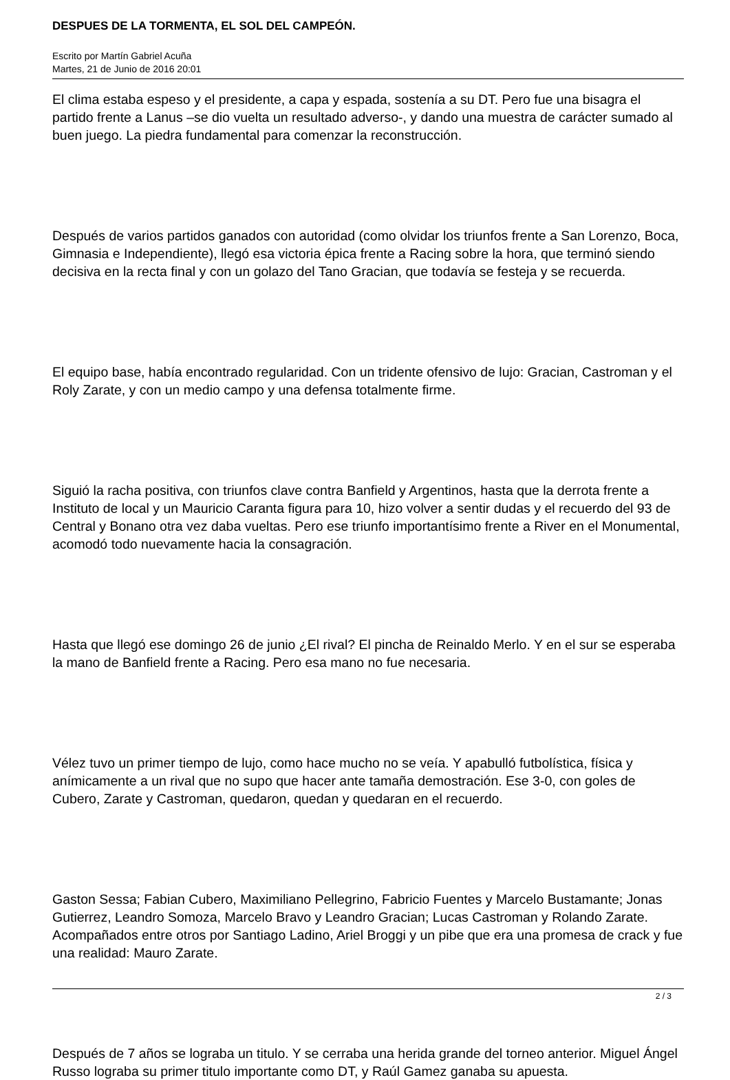DESPUES DE LA TORMENTA, EL SOL DEL CAMPEÓN.
Escrito por Martín Gabriel Acuña
Martes, 21 de Junio de 2016 20:01
El clima estaba espeso y el presidente, a capa y espada, sostenía a su DT. Pero fue una bisagra el partido frente a Lanus –se dio vuelta un resultado adverso-, y dando una muestra de carácter sumado al buen juego. La piedra fundamental para comenzar la reconstrucción.
Después de varios partidos ganados con autoridad (como olvidar los triunfos frente a San Lorenzo, Boca, Gimnasia e Independiente), llegó esa victoria épica frente a Racing sobre la hora, que terminó siendo decisiva en la recta final y con un golazo del Tano Gracian, que todavía se festeja y se recuerda.
El equipo base, había encontrado regularidad. Con un tridente ofensivo de lujo: Gracian, Castroman y el Roly Zarate, y con un medio campo y una defensa totalmente firme.
Siguió la racha positiva, con triunfos clave contra Banfield y Argentinos, hasta que la derrota frente a Instituto de local y un Mauricio Caranta figura para 10, hizo volver a sentir dudas y el recuerdo del 93 de Central y Bonano otra vez daba vueltas. Pero ese triunfo importantísimo frente a River en el Monumental, acomodó todo nuevamente hacia la consagración.
Hasta que llegó ese domingo 26 de junio ¿El rival? El pincha de Reinaldo Merlo. Y en el sur se esperaba la mano de Banfield frente a Racing. Pero esa mano no fue necesaria.
Vélez tuvo un primer tiempo de lujo, como hace mucho no se veía. Y apabulló futbolística, física y anímicamente a un rival que no supo que hacer ante tamaña demostración. Ese 3-0, con goles de Cubero, Zarate y Castroman, quedaron, quedan y quedaran en el recuerdo.
Gaston Sessa; Fabian Cubero, Maximiliano Pellegrino, Fabricio Fuentes y Marcelo Bustamante; Jonas Gutierrez, Leandro Somoza, Marcelo Bravo y Leandro Gracian; Lucas Castroman y Rolando Zarate. Acompañados entre otros por Santiago Ladino, Ariel Broggi y un pibe que era una promesa de crack y fue una realidad: Mauro Zarate.
Después de 7 años se lograba un titulo. Y se cerraba una herida grande del torneo anterior. Miguel Ángel Russo lograba su primer titulo importante como DT, y Raúl Gamez ganaba su apuesta.
2 / 3